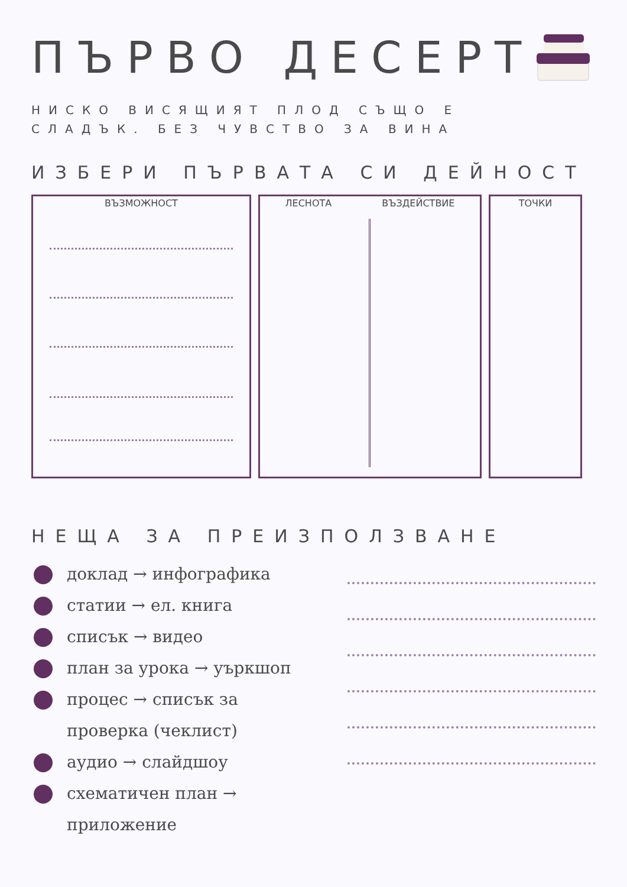ПЪРВО ДЕСЕРТ
НИСКО ВИСЯЩИЯТ ПЛОД СЪЩО Е
СЛАДЪК. БЕЗ ЧУВСТВО ЗА ВИНА
ИЗБЕРИ ПЪРВАТА СИ ДЕЙНОСТ
ВЪЗМОЖНОСТ ЛЕСНОТА ВЪЗДЕЙСТВИЕ ТОЧКИ
НЕЩА ЗА ПРЕИЗПОЛЗВАНЕ
доклад → инфографика
статии → ел. книга
списък → видео
план за урока → уъркшоп
процес → списък за проверка (чеклист)
аудио → слайдшоу
схематичен план → приложение